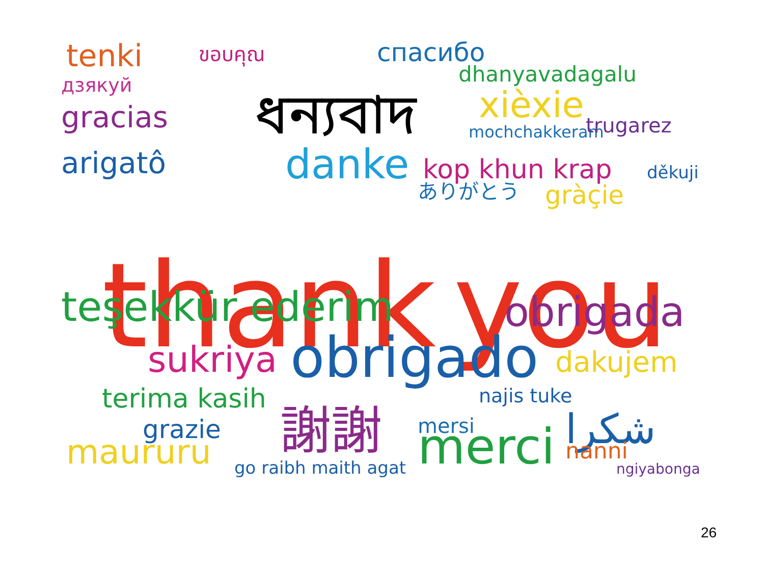tenki
дзякуй
gracias
arigatô
ขอบคุณ
спасибо
dhanyavadagalu
mochchakkeram
trugarez
danke
kop khun krap
xièxie
thank
you
teşekkür ederim
obrigada
sukriya
obrigado
dakujem
terima kasih
grazie
maururu
謝謝
merci
mersi
go raibh maith agat
شكرا
nanni
ngiyabonga
najis tuke
ありがとう
gràçie
děkuji
ধন্যবাদ
26